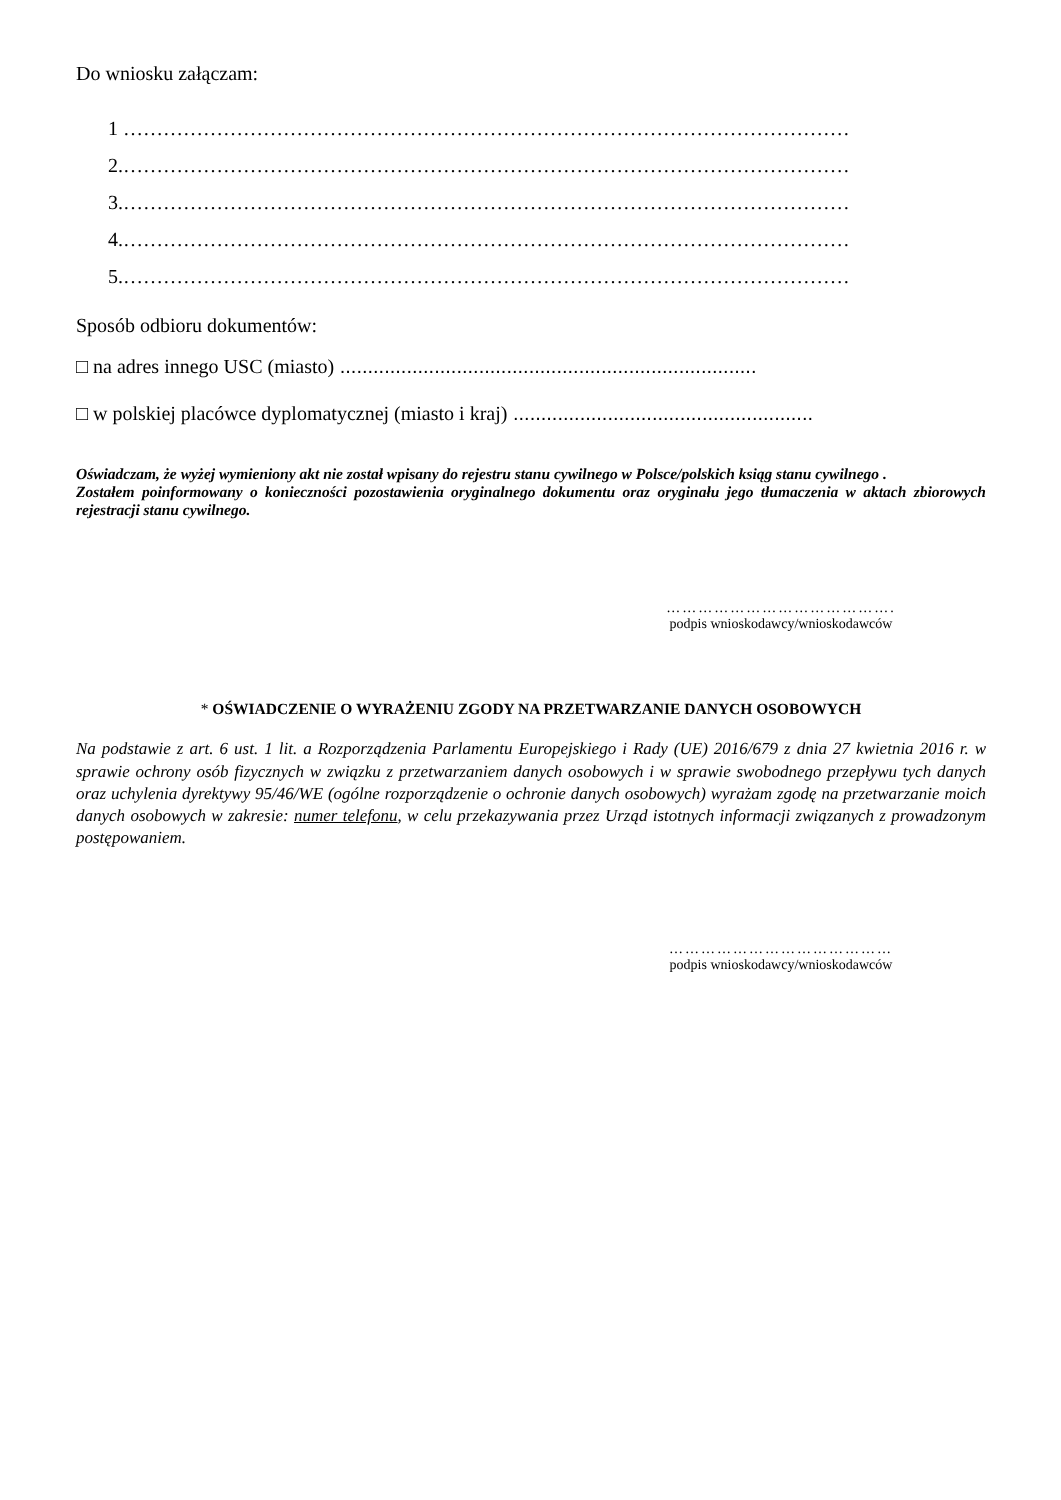Do wniosku załączam:
1 ………………………………………………………………………………………………………
2.…………………………………………………………………………………………………….
3.…………………………………………………………………………………………………….
4.…………………………………………………………………………………………………….
5.…………………………………………………………………………………………………….
Sposób odbioru dokumentów:
□ na adres innego USC (miasto) ...........................................................................
□ w polskiej placówce dyplomatycznej (miasto i kraj) ......................................................
Oświadczam, że wyżej wymieniony akt nie został wpisany do rejestru stanu cywilnego w Polsce/polskich ksiąg stanu cywilnego .
Zostałem poinformowany o konieczności pozostawienia oryginalnego dokumentu oraz oryginału jego tłumaczenia w aktach zbiorowych rejestracji stanu cywilnego.
…………………………………….
podpis wnioskodawcy/wnioskodawców
* OŚWIADCZENIE O WYRAŻENIU ZGODY NA PRZETWARZANIE DANYCH OSOBOWYCH
Na podstawie z art. 6 ust. 1 lit. a Rozporządzenia Parlamentu Europejskiego i Rady (UE) 2016/679 z dnia 27 kwietnia 2016 r. w sprawie ochrony osób fizycznych w związku z przetwarzaniem danych osobowych i w sprawie swobodnego przepływu tych danych oraz uchylenia dyrektywy 95/46/WE (ogólne rozporządzenie o ochronie danych osobowych) wyrażam zgodę na przetwarzanie moich danych osobowych w zakresie: numer telefonu, w celu przekazywania przez Urząd istotnych informacji związanych z prowadzonym postępowaniem.
……………………………………
podpis wnioskodawcy/wnioskodawców